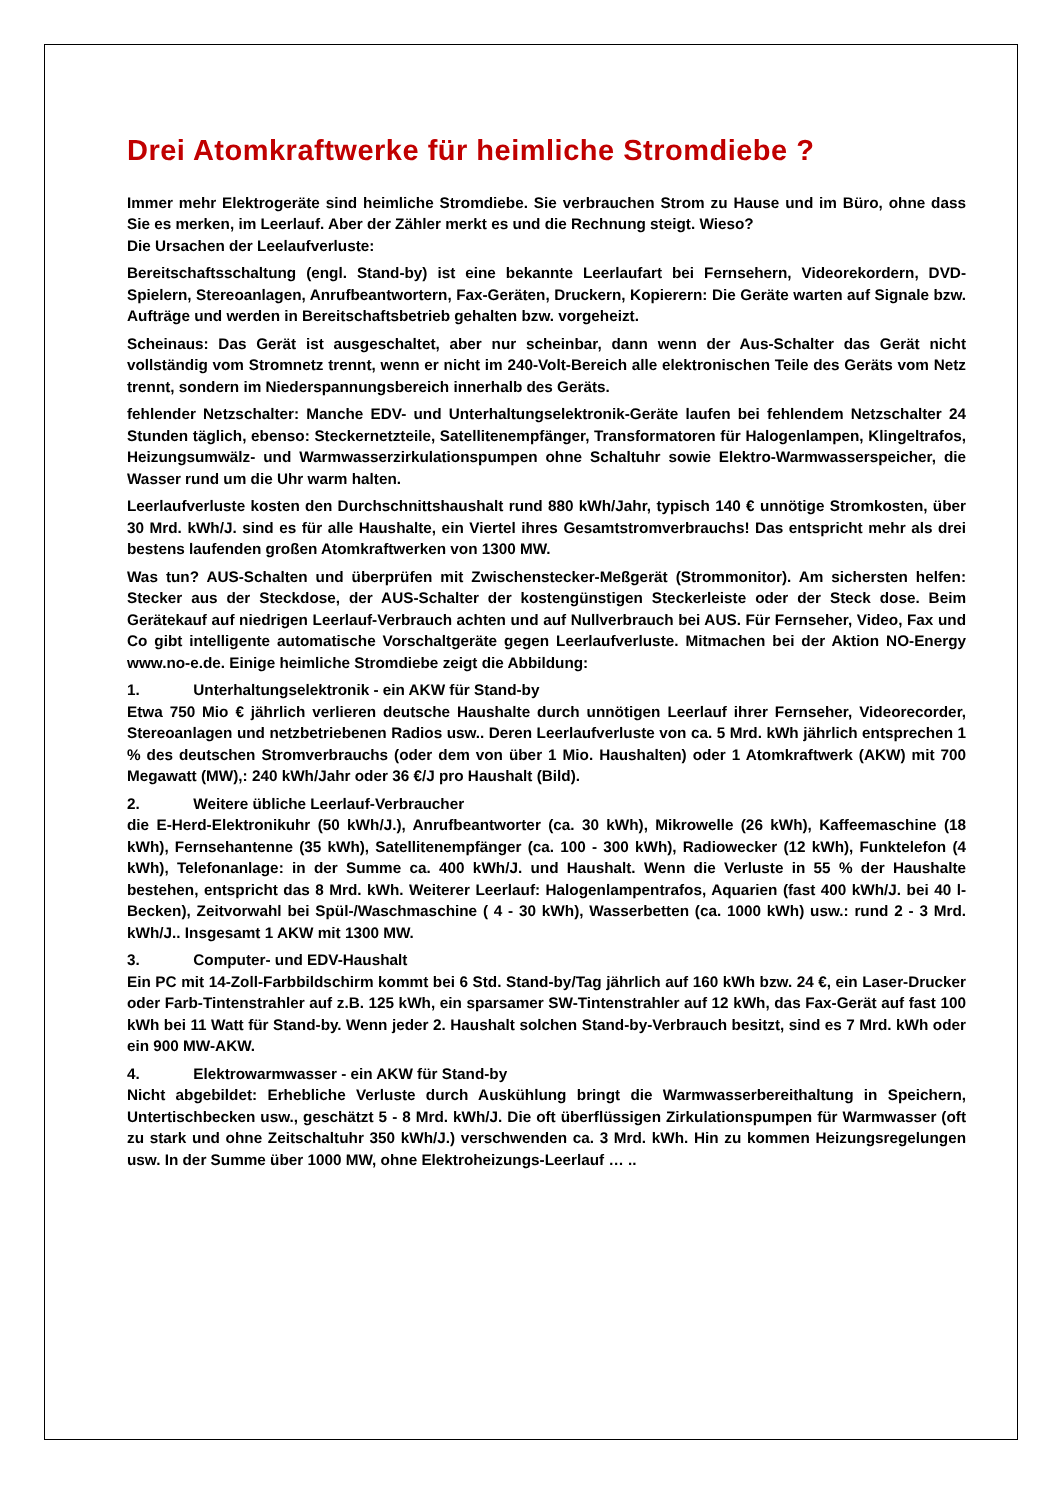Drei Atomkraftwerke für heimliche Stromdiebe ?
Immer mehr Elektrogeräte sind heimliche Stromdiebe. Sie verbrauchen Strom zu Hause und im Büro, ohne dass Sie es merken, im Leerlauf. Aber der Zähler merkt es und die Rechnung steigt. Wieso?
Die Ursachen der Leelaufverluste:
Bereitschaftsschaltung (engl. Stand-by) ist eine bekannte Leerlaufart bei Fernsehern, Videorekordern, DVD-Spielern, Stereoanlagen, Anrufbeantwortern, Fax-Geräten, Druckern, Kopierern: Die Geräte warten auf Signale bzw. Aufträge und werden in Bereitschaftsbetrieb gehalten bzw. vorgeheizt.
Scheinaus: Das Gerät ist ausgeschaltet, aber nur scheinbar, dann wenn der Aus-Schalter das Gerät nicht vollständig vom Stromnetz trennt, wenn er nicht im 240-Volt-Bereich alle elektronischen Teile des Geräts vom Netz trennt, sondern im Niederspannungsbereich innerhalb des Geräts.
fehlender Netzschalter: Manche EDV- und Unterhaltungselektronik-Geräte laufen bei fehlendem Netzschalter 24 Stunden täglich, ebenso: Steckernetzteile, Satellitenempfänger, Transformatoren für Halogenlampen, Klingeltrafos, Heizungsumwälz- und Warmwasserzirkulationspumpen ohne Schaltuhr sowie Elektro-Warmwasserspeicher, die Wasser rund um die Uhr warm halten.
Leerlaufverluste kosten den Durchschnittshaushalt rund 880 kWh/Jahr, typisch 140 € unnötige Stromkosten, über 30 Mrd. kWh/J. sind es für alle Haushalte, ein Viertel ihres Gesamtstromverbrauchs! Das entspricht mehr als drei bestens laufenden großen Atomkraftwerken von 1300 MW.
Was tun? AUS-Schalten und überprüfen mit Zwischenstecker-Meßgerät (Strommonitor). Am sichersten helfen: Stecker aus der Steckdose, der AUS-Schalter der kostengünstigen Steckerleiste oder der Steck dose. Beim Gerätekauf auf niedrigen Leerlauf-Verbrauch achten und auf Nullverbrauch bei AUS. Für Fernseher, Video, Fax und Co gibt intelligente automatische Vorschaltgeräte gegen Leerlaufverluste. Mitmachen bei der Aktion NO-Energy www.no-e.de. Einige heimliche Stromdiebe zeigt die Abbildung:
1. Unterhaltungselektronik - ein AKW für Stand-by
Etwa 750 Mio € jährlich verlieren deutsche Haushalte durch unnötigen Leerlauf ihrer Fernseher, Videorecorder, Stereoanlagen und netzbetriebenen Radios usw.. Deren Leerlaufverluste von ca. 5 Mrd. kWh jährlich entsprechen 1 % des deutschen Stromverbrauchs (oder dem von über 1 Mio. Haushalten) oder 1 Atomkraftwerk (AKW) mit 700 Megawatt (MW),: 240 kWh/Jahr oder 36 €/J pro Haushalt (Bild).
2. Weitere übliche Leerlauf-Verbraucher
die E-Herd-Elektronikuhr (50 kWh/J.), Anrufbeantworter (ca. 30 kWh), Mikrowelle (26 kWh), Kaffeemaschine (18 kWh), Fernsehantenne (35 kWh), Satellitenempfänger (ca. 100 - 300 kWh), Radiowecker (12 kWh), Funktelefon (4 kWh), Telefonanlage: in der Summe ca. 400 kWh/J. und Haushalt. Wenn die Verluste in 55 % der Haushalte bestehen, entspricht das 8 Mrd. kWh. Weiterer Leerlauf: Halogenlampentrafos, Aquarien (fast 400 kWh/J. bei 40 l-Becken), Zeitvorwahl bei Spül-/Waschmaschine ( 4 - 30 kWh), Wasserbetten (ca. 1000 kWh) usw.: rund 2 - 3 Mrd. kWh/J.. Insgesamt 1 AKW mit 1300 MW.
3. Computer- und EDV-Haushalt
Ein PC mit 14-Zoll-Farbbildschirm kommt bei 6 Std. Stand-by/Tag jährlich auf 160 kWh bzw. 24 €, ein Laser-Drucker oder Farb-Tintenstrahler auf z.B. 125 kWh, ein sparsamer SW-Tintenstrahler auf 12 kWh, das Fax-Gerät auf fast 100 kWh bei 11 Watt für Stand-by. Wenn jeder 2. Haushalt solchen Stand-by-Verbrauch besitzt, sind es 7 Mrd. kWh oder ein 900 MW-AKW.
4. Elektrowarmwasser - ein AKW für Stand-by
Nicht abgebildet: Erhebliche Verluste durch Auskühlung bringt die Warmwasserbereithaltung in Speichern, Untertischbecken usw., geschätzt 5 - 8 Mrd. kWh/J. Die oft überflüssigen Zirkulationspumpen für Warmwasser (oft zu stark und ohne Zeitschaltuhr 350 kWh/J.) verschwenden ca. 3 Mrd. kWh. Hin zu kommen Heizungsregelungen usw. In der Summe über 1000 MW, ohne Elektroheizungs-Leerlauf … ..